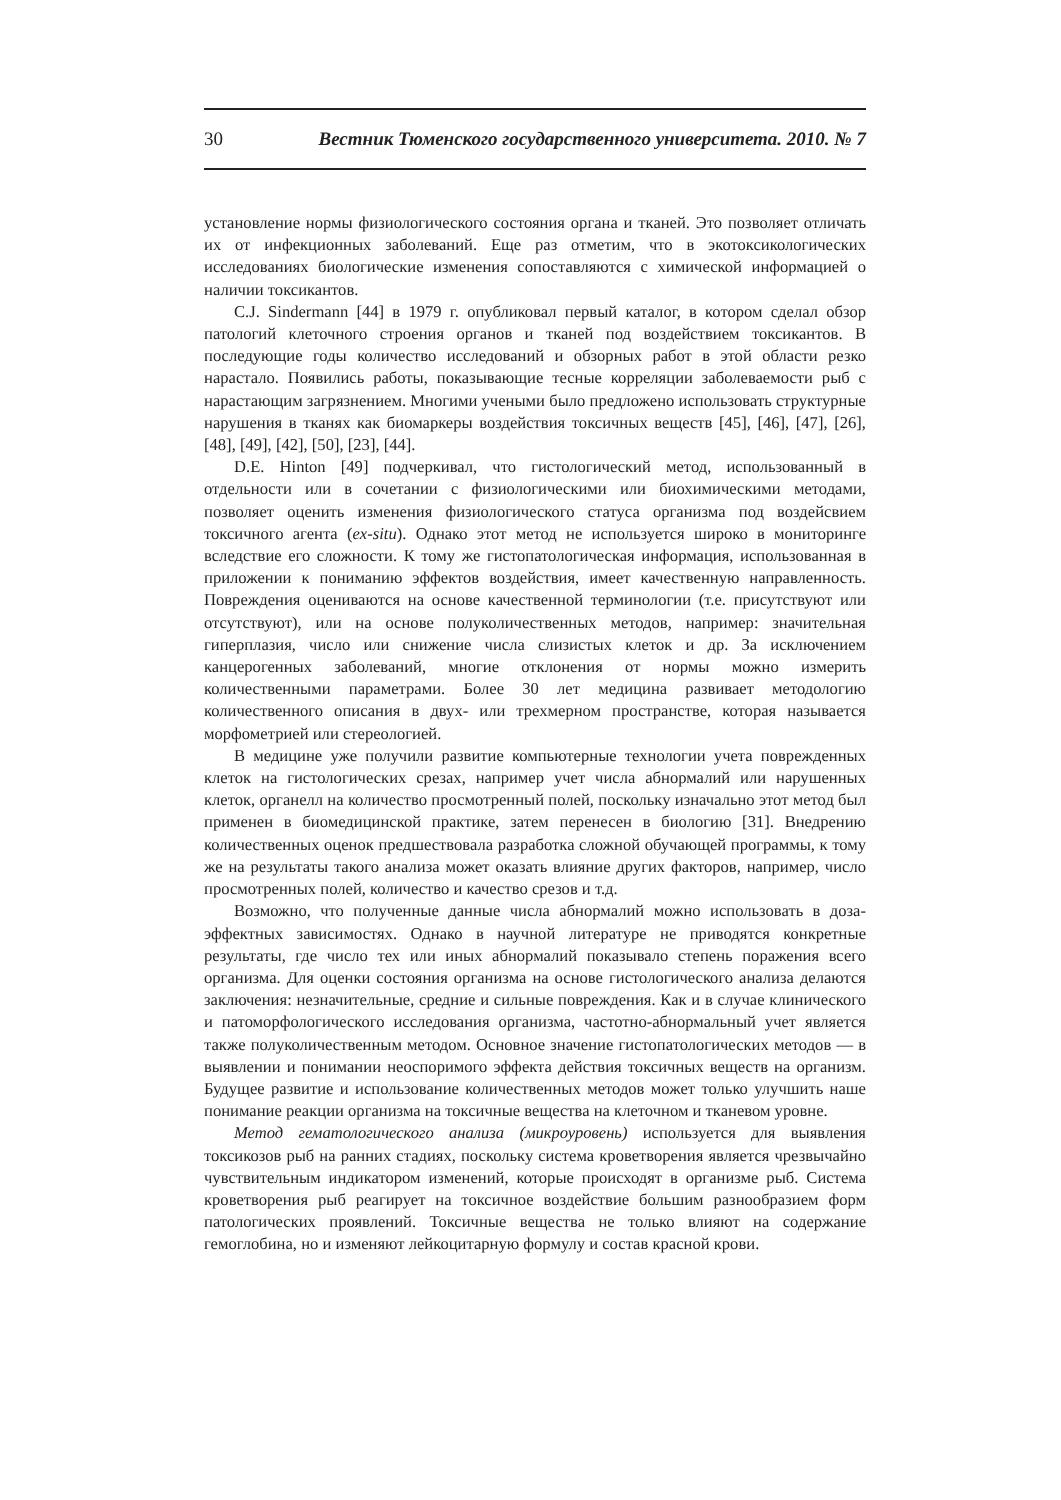30 Вестник Тюменского государственного университета. 2010. № 7
установление нормы физиологического состояния органа и тканей. Это позволяет отличать их от инфекционных заболеваний. Еще раз отметим, что в экотоксикологических исследованиях биологические изменения сопоставляются с химической информацией о наличии токсикантов.
C.J. Sindermann [44] в 1979 г. опубликовал первый каталог, в котором сделал обзор патологий клеточного строения органов и тканей под воздействием токсикантов. В последующие годы количество исследований и обзорных работ в этой области резко нарастало. Появились работы, показывающие тесные корреляции заболеваемости рыб с нарастающим загрязнением. Многими учеными было предложено использовать структурные нарушения в тканях как биомаркеры воздействия токсичных веществ [45], [46], [47], [26], [48], [49], [42], [50], [23], [44].
D.E. Hinton [49] подчеркивал, что гистологический метод, использованный в отдельности или в сочетании с физиологическими или биохимическими методами, позволяет оценить изменения физиологического статуса организма под воздейсвием токсичного агента (ex-situ). Однако этот метод не используется широко в мониторинге вследствие его сложности. К тому же гистопатологическая информация, использованная в приложении к пониманию эффектов воздействия, имеет качественную направленность. Повреждения оцениваются на основе качественной терминологии (т.е. присутствуют или отсутствуют), или на основе полуколичественных методов, например: значительная гиперплазия, число или снижение числа слизистых клеток и др. За исключением канцерогенных заболеваний, многие отклонения от нормы можно измерить количественными параметрами. Более 30 лет медицина развивает методологию количественного описания в двух- или трехмерном пространстве, которая называется морфометрией или стереологией.
В медицине уже получили развитие компьютерные технологии учета поврежденных клеток на гистологических срезах, например учет числа абнормалий или нарушенных клеток, органелл на количество просмотренный полей, поскольку изначально этот метод был применен в биомедицинской практике, затем перенесен в биологию [31]. Внедрению количественных оценок предшествовала разработка сложной обучающей программы, к тому же на результаты такого анализа может оказать влияние других факторов, например, число просмотренных полей, количество и качество срезов и т.д.
Возможно, что полученные данные числа абнормалий можно использовать в доза-эффектных зависимостях. Однако в научной литературе не приводятся конкретные результаты, где число тех или иных абнормалий показывало степень поражения всего организма. Для оценки состояния организма на основе гистологического анализа делаются заключения: незначительные, средние и сильные повреждения. Как и в случае клинического и патоморфологического исследования организма, частотно-абнормальный учет является также полуколичественным методом. Основное значение гистопатологических методов — в выявлении и понимании неоспоримого эффекта действия токсичных веществ на организм. Будущее развитие и использование количественных методов может только улучшить наше понимание реакции организма на токсичные вещества на клеточном и тканевом уровне.
Метод гематологического анализа (микроуровень) используется для выявления токсикозов рыб на ранних стадиях, поскольку система кроветворения является чрезвычайно чувствительным индикатором изменений, которые происходят в организме рыб. Система кроветворения рыб реагирует на токсичное воздействие большим разнообразием форм патологических проявлений. Токсичные вещества не только влияют на содержание гемоглобина, но и изменяют лейкоцитарную формулу и состав красной крови.